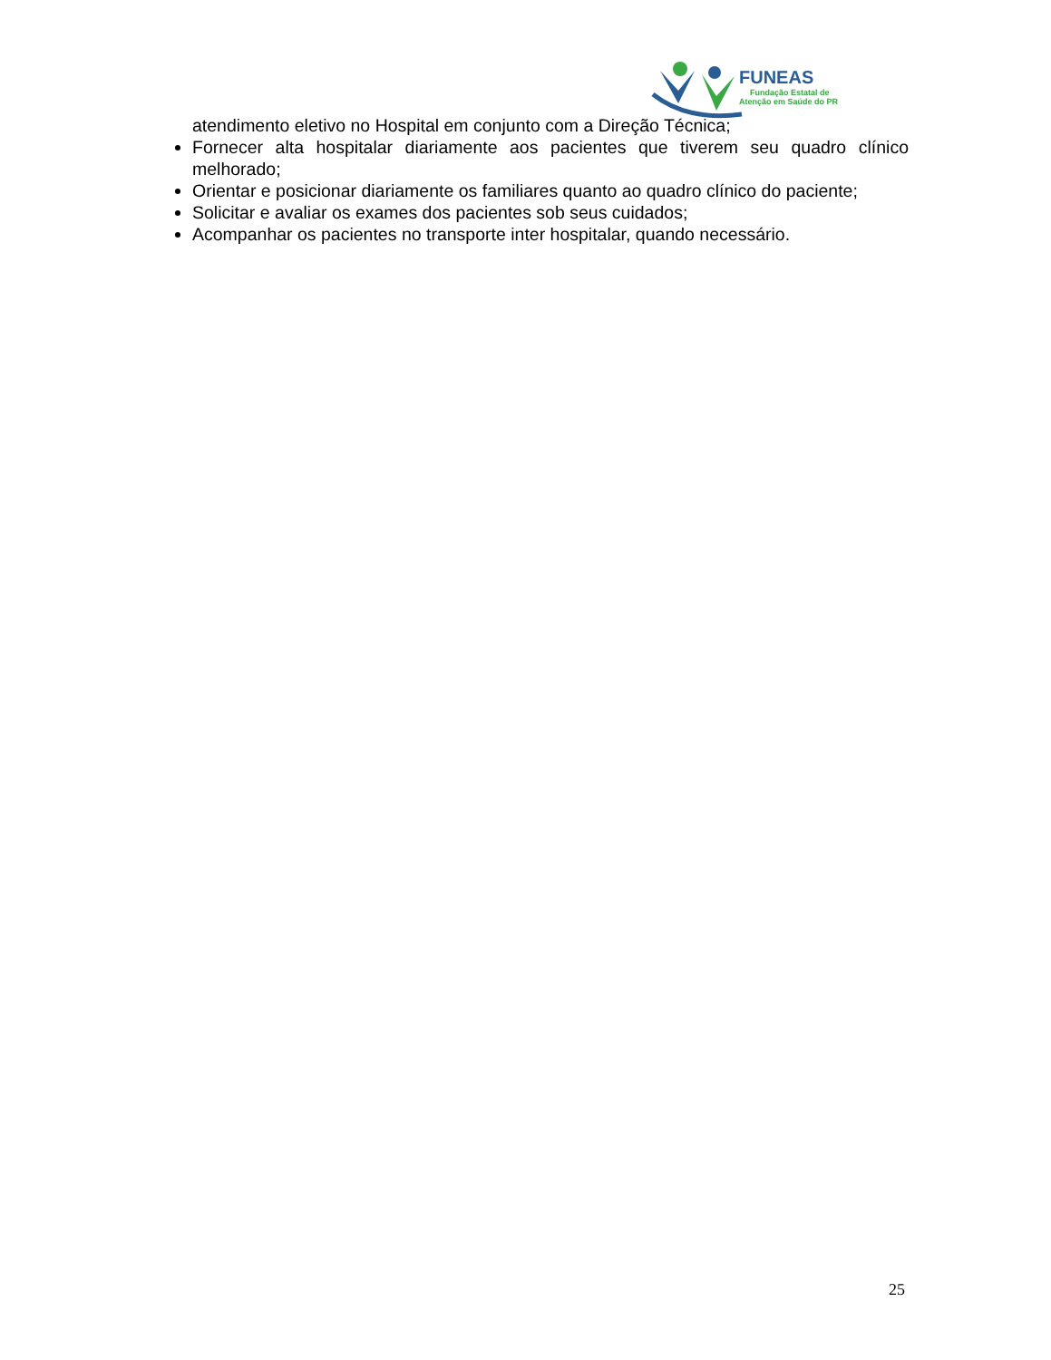FUNEAS
Fundação Estatal de
Atenção em Saúde do PR
atendimento eletivo no Hospital em conjunto com a Direção Técnica;
Fornecer alta hospitalar diariamente aos pacientes que tiverem seu quadro clínico melhorado;
Orientar e posicionar diariamente os familiares quanto ao quadro clínico do paciente;
Solicitar e avaliar os exames dos pacientes sob seus cuidados;
Acompanhar os pacientes no transporte inter hospitalar, quando necessário.
25